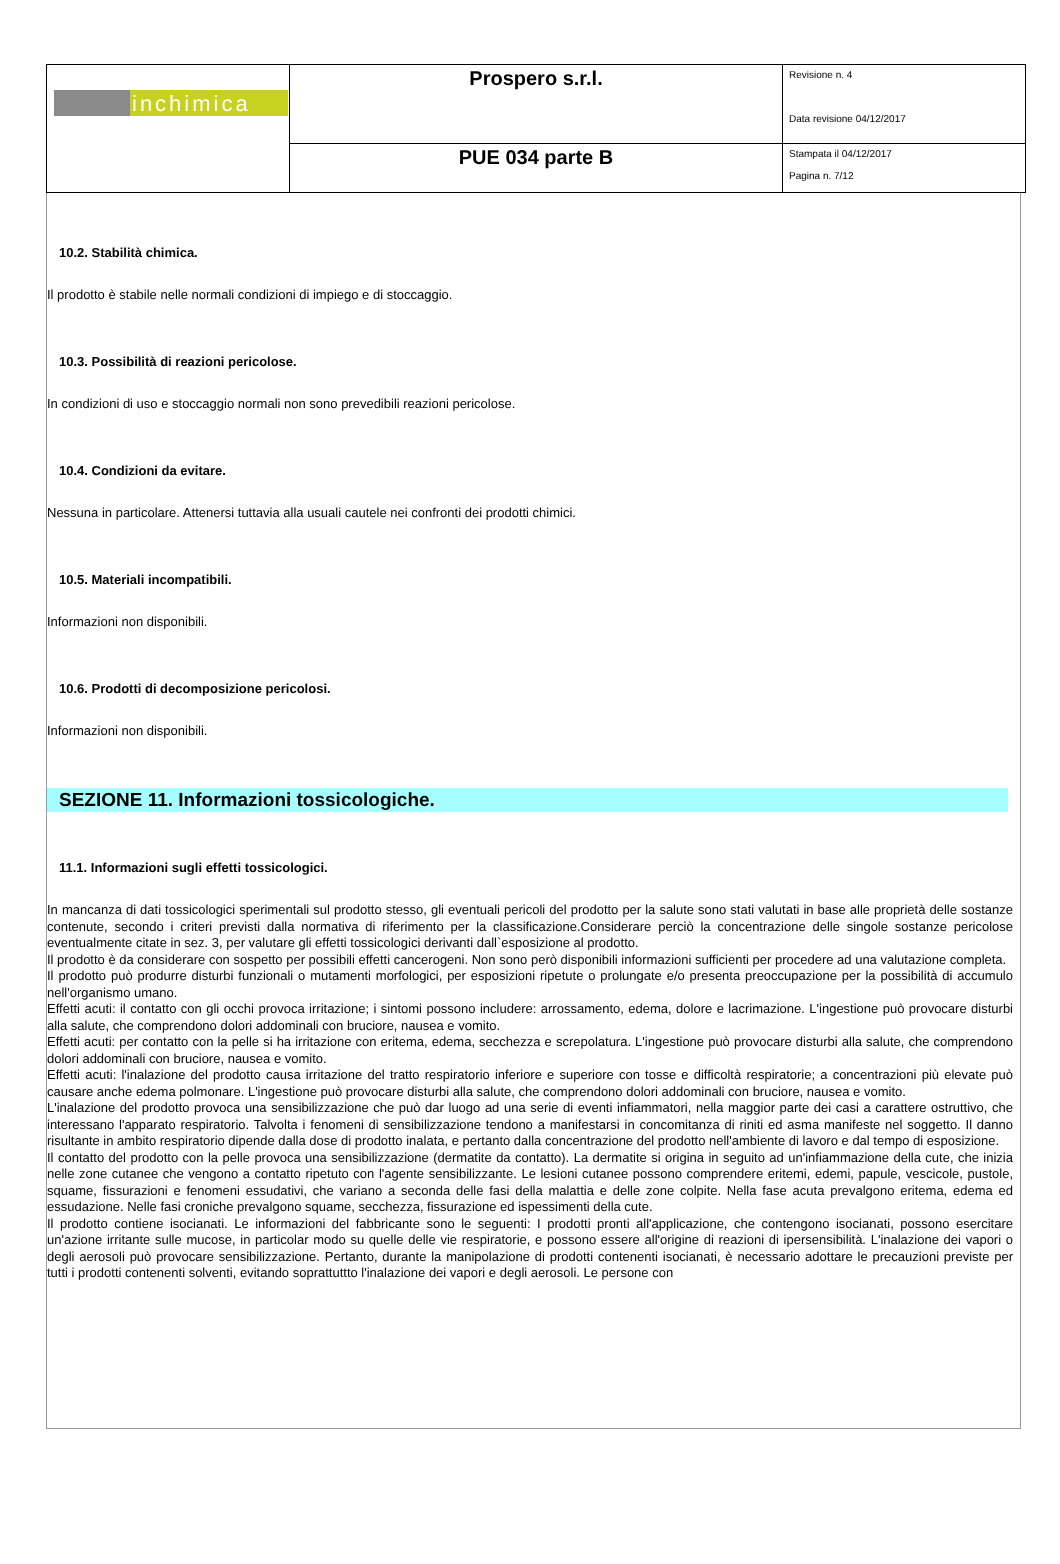| inchimica | Prospero s.r.l. | Revisione n. 4 Data revisione 04/12/2017 |
| | PUE 034 parte B | Stampata il 04/12/2017 Pagina n. 7/12 |
10.2. Stabilità chimica.
Il prodotto è stabile nelle normali condizioni di impiego e di stoccaggio.
10.3. Possibilità di reazioni pericolose.
In condizioni di uso e stoccaggio normali non sono prevedibili reazioni pericolose.
10.4. Condizioni da evitare.
Nessuna in particolare. Attenersi tuttavia alla usuali cautele nei confronti dei prodotti chimici.
10.5. Materiali incompatibili.
Informazioni non disponibili.
10.6. Prodotti di decomposizione pericolosi.
Informazioni non disponibili.
SEZIONE 11. Informazioni tossicologiche.
11.1. Informazioni sugli effetti tossicologici.
In mancanza di dati tossicologici sperimentali sul prodotto stesso, gli eventuali pericoli del prodotto per la salute sono stati valutati in base alle proprietà delle sostanze contenute, secondo i criteri previsti dalla normativa di riferimento per la classificazione.Considerare perciò la concentrazione delle singole sostanze pericolose eventualmente citate in sez. 3, per valutare gli effetti tossicologici derivanti dall`esposizione al prodotto.
Il prodotto è da considerare con sospetto per possibili effetti cancerogeni. Non sono però disponibili informazioni sufficienti per procedere ad una valutazione completa.
Il prodotto può produrre disturbi funzionali o mutamenti morfologici, per esposizioni ripetute o prolungate e/o presenta preoccupazione per la possibilità di accumulo nell'organismo umano.
Effetti acuti: il contatto con gli occhi provoca irritazione; i sintomi possono includere: arrossamento, edema, dolore e lacrimazione. L'ingestione può provocare disturbi alla salute, che comprendono dolori addominali con bruciore, nausea e vomito.
Effetti acuti: per contatto con la pelle si ha irritazione con eritema, edema, secchezza e screpolatura. L'ingestione può provocare disturbi alla salute, che comprendono dolori addominali con bruciore, nausea e vomito.
Effetti acuti: l'inalazione del prodotto causa irritazione del tratto respiratorio inferiore e superiore con tosse e difficoltà respiratorie; a concentrazioni più elevate può causare anche edema polmonare. L'ingestione può provocare disturbi alla salute, che comprendono dolori addominali con bruciore, nausea e vomito.
L'inalazione del prodotto provoca una sensibilizzazione che può dar luogo ad una serie di eventi infiammatori, nella maggior parte dei casi a carattere ostruttivo, che interessano l'apparato respiratorio. Talvolta i fenomeni di sensibilizzazione tendono a manifestarsi in concomitanza di riniti ed asma manifeste nel soggetto. Il danno risultante in ambito respiratorio dipende dalla dose di prodotto inalata, e pertanto dalla concentrazione del prodotto nell'ambiente di lavoro e dal tempo di esposizione.
Il contatto del prodotto con la pelle provoca una sensibilizzazione (dermatite da contatto). La dermatite si origina in seguito ad un'infiammazione della cute, che inizia nelle zone cutanee che vengono a contatto ripetuto con l'agente sensibilizzante. Le lesioni cutanee possono comprendere eritemi, edemi, papule, vescicole, pustole, squame, fissurazioni e fenomeni essudativi, che variano a seconda delle fasi della malattia e delle zone colpite. Nella fase acuta prevalgono eritema, edema ed essudazione. Nelle fasi croniche prevalgono squame, secchezza, fissurazione ed ispessimenti della cute.
Il prodotto contiene isocianati. Le informazioni del fabbricante sono le seguenti: I prodotti pronti all'applicazione, che contengono isocianati, possono esercitare un'azione irritante sulle mucose, in particolar modo su quelle delle vie respiratorie, e possono essere all'origine di reazioni di ipersensibilità. L'inalazione dei vapori o degli aerosoli può provocare sensibilizzazione. Pertanto, durante la manipolazione di prodotti contenenti isocianati, è necessario adottare le precauzioni previste per tutti i prodotti contenenti solventi, evitando soprattuttto l'inalazione dei vapori e degli aerosoli. Le persone con